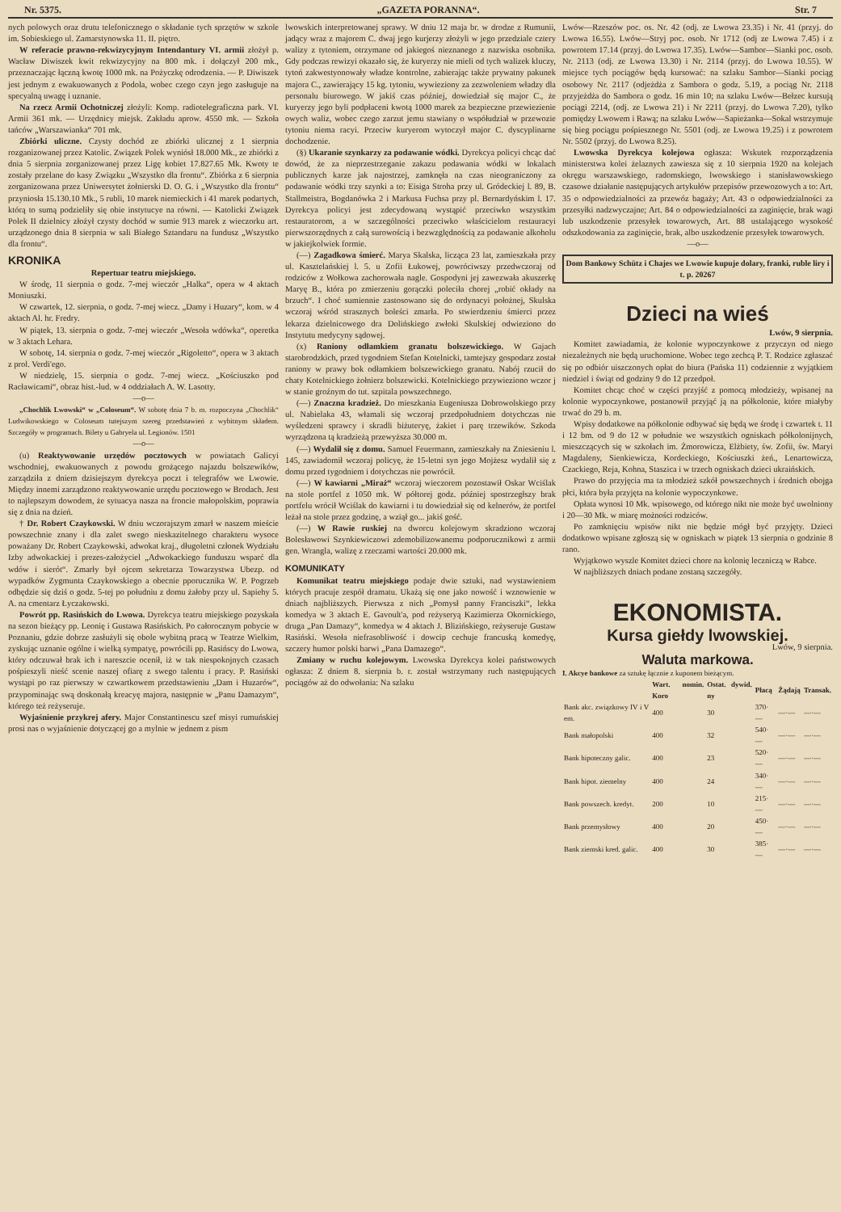Nr. 5375. „GAZETA PORANNA“. Str. 7
nych polowych oraz drutu telefonicznego o składanie tych sprzętów w szkole im. Sobieskiego ul. Zamarstynowska 11. II. piętro.
W referacie prawno-rekwizycyjnym Intendantury VI. armii złożył p. Wacław Diwiszek kwit rekwizycyjny na 800 mk. i dołączył 200 mk., przeznaczając łączną kwotę 1000 mk. na Pożyczkę odrodzenia. — P. Diwiszek jest jednym z ewakuowanych z Podola, wobec czego czyn jego zasługuje na specyalną uwagę i uznanie.
Na rzecz Armii Ochotniczej złożyli: Komp. radiotelegraficzna park. VI. Armii 361 mk. — Urzędnicy miejsk. Zakładu aprow. 4550 mk. — Szkoła tańców „Warszawianka“ 701 mk.
Zbiórki uliczne. Czysty dochód ze zbiórki ulicznej z 1 sierpnia rozganizowanej przez Katolic. Związek Polek wyniósł 18.000 Mk., ze zbiórki z dnia 5 sierpnia zorganizowanej przez Ligę kobiet 17.827.65 Mk. Kwoty te zostały przelane do kasy Związku „Wszystko dla frontu“. Zbiórka z 6 sierpnia zorganizowana przez Uniwersytet żołnierski D. O. G. i „Wszystko dla frontu“ przyniosła 15.130.10 Mk., 5 rubli, 10 marek niemieckich i 41 marek podartych, którą to sumą podzieliły się obie instytucye na równi. — Katolicki Związek Polek II dzielnicy złożył czysty dochód w sumie 913 marek z wieczorku art. urządzonego dnia 8 sierpnia w sali Białego Sztandaru na fundusz „Wszystko dla frontu“.
KRONIKA
Repertuar teatru miejskiego.
W środę, 11 sierpnia o godz. 7-mej wieczór „Halka“, opera w 4 aktach Moniuszki.
W czwartek, 12. sierpnia, o godz. 7-mej wiecz. „Damy i Huzary“, kom. w 4 aktach Al. hr. Fredry.
W piątek, 13. sierpnia o godz. 7-mej wieczór „Wesoła wdówka“, operetka w 3 aktach Lehara.
W sobotę, 14. sierpnia o godz. 7-mej wieczór „Rigoletto“, opera w 3 aktach z prol. Verdi'ego.
W niedzielę, 15. sierpnia o godz. 7-mej wiecz. „Kościuszko pod Racławicami“, obraz hist.-lud. w 4 oddziałach A. W. Lasotty.
—o—
„Chochlik Lwowski“ w „Coloseum“. W sobotę dnia 7 b. m. rozpoczyna „Chochlik“ Ludwikowskiego w Coloseum tutejszym szereg przedstawień z wybitnym składem. Szczegóły w programach. Bilety u Gabryela ul. Legionów. 1501
—o—
(u) Reaktywowanie urzędów pocztowych w powiatach Galicyi wschodniej, ewakuowanych z powodu grożącego najazdu bolszewików, zarządziła z dniem dzisiejszym dyrekcya poczt i telegrafów we Lwowie. Między innemi zarządzono reaktywowanie urzędu pocztowego w Brodach. Jest to najlepszym dowodem, że sytuacya nasza na froncie małopolskim, poprawia się z dnia na dzień.
† Dr. Robert Czaykowski. W dniu wczorajszym zmarł w naszem mieście powszechnie znany i dla zalet swego nieskazitelnego charakteru wysoce poważany Dr. Robert Czaykowski, adwokat kraj., długoletni członek Wydziału Izby adwokackiej i prezes-założyciel „Adwokackiego funduszu wsparć dla wdów i sierót“. Zmarły był ojcem sekretarza Towarzystwa Ubezp. od wypadków Zygmunta Czaykowskiego a obecnie pporucznika W. P. Pogrzeb odbędzie się dziś o godz. 5-tej po południu z domu żałoby przy ul. Sapiehy 5. A. na cmentarz Łyczakowski.
Powrót pp. Rasińskich do Lwowa. Dyrekcya teatru miejskiego pozyskała na sezon bieżący pp. Leonię i Gustawa Rasińskich. Po całorocznym pobycie w Poznaniu, gdzie dobrze zasłużyli się obole wybitną pracą w Teatrze Wielkim, zyskując uznanie ogólne i wielką sympatyę, powrócili pp. Rasińscy do Lwowa, który odczuwał brak ich i nareszcie ocenił, iż w tak niespokojnych czasach pośpieszyli nieść scenie naszej ofiarę z swego talentu i pracy. P. Rasiński wystąpi po raz pierwszy w czwartkowem przedstawieniu „Dam i Huzarów“, przypominając swą doskonałą kreacyę majora, następnie w „Panu Damazym“, którego też reżyseruje.
Wyjaśnienie przykrej afery. Major Constantinescu szef misyi rumuńskiej prosi nas o wyjaśnienie dotyczącej go a mylnie w jednem z pism
lwowskich interpretowanej sprawy. W dniu 12 maja br. w drodze z Rumunii, jadący wraz z majorem C. dwaj jego kurjerzy złożyli w jego przedziale cztery walizy z tytoniem, otrzymane od jakiegoś nieznanego z nazwiska osobnika. Gdy podczas rewizyi okazało się, że kuryerzy nie mieli od tych walizek kluczy, tytoń zakwestyonowały władze kontrolne, zabierając także prywatny pakunek majora C., zawierający 15 kg. tytoniu, wywieziony za zezwoleniem władzy dla personalu biurowego. W jakiś czas później, dowiedział się major C., że kuryerzy jego byli podpłaceni kwotą 1000 marek za bezpieczne przewiezienie owych waliz, wobec czego zarzut jemu stawiany o współudział w przewozie tytoniu niema racyi. Przeciw kuryerom wytoczył major C. dyscyplinarne dochodzenie.
(§) Ukaranie szynkarzy za podawanie wódki. Dyrekcya policyi chcąc dać dowód, że za nieprzestrzeganie zakazu podawania wódki w lokalach publicznych karze jak najostrzej, zamknęła na czas nieograniczony za podawanie wódki trzy szynki a to: Eisiga Stroha przy ul. Gródeckiej l. 89, B. Stallmeistra, Bogdanówka 2 i Markusa Fuchsa przy pl. Bernardyńskim l. 17. Dyrekcya policyi jest zdecydowaną wystąpić przeciwko wszystkim restauratorom, a w szczególności przeciwko właścicielom restauracyi pierwszorzędnych z całą surowością i bezwzględnością za podawanie alkoholu w jakiejkolwiek formie.
(—) Zagadkowa śmierć. Marya Skalska, licząca 23 lat, zamieszkała przy ul. Kasztelańskiej l. 5. u Zofii Łukowej, powróciwszy przedwczoraj od rodziców z Wołkowa zachorowała nagle. Gospodyni jej zawezwała akuszerkę Maryę B., która po zmierzeniu gorączki poleciła chorej „robić okłady na brzuch“. I choć sumiennie zastosowano się do ordynacyi położnej, Skulska wczoraj wśród strasznych boleści zmarła. Po stwierdzeniu śmierci przez lekarza dzielnicowego dra Dolińskiego zwłoki Skulskiej odwieziono do Instytutu medycyny sądowej.
(x) Raniony odłamkiem granatu bolszewickiego. W Gajach starobrodzkich, przed tygodniem Stefan Kotelnicki, tamtejszy gospodarz został raniony w prawy bok odłamkiem bolszewickiego granatu. Nabój rzucił do chaty Kotelnickiego żołnierz bolszewicki. Kotelnickiego przywieziono wczor j w stanie groźnym do tut. szpitala powszechnego.
(—) Znaczna kradzież. Do mieszkania Eugeniusza Dobrowolskiego przy ul. Nabielaka 43, włamali się wczoraj przedpołudniem dotychczas nie wyśledzeni sprawcy i skradli biżuteryę, żakiet i parę trzewików. Szkoda wyrządzona tą kradzieżą przewyższa 30.000 m.
(—) Wydalił się z domu. Samuel Feuermann, zamieszkały na Zniesieniu l. 145, zawiadomił wczoraj policyę, że 15-letni syn jego Mojżesz wydalił się z domu przed tygodniem i dotychczas nie powrócił.
(—) W kawiarni „Miraż“ wczoraj wieczorem pozostawił Oskar Wciślak na stole portfel z 1050 mk. W półtorej godz. później spostrzegłszy brak portfelu wrócił Wciślak do kawiarni i tu dowiedział się od kelnerów, że portfel leżał na stole przez godzinę, a wziął go... jakiś gość.
(—) W Rawie ruskiej na dworcu kolejowym skradziono wczoraj Bolesławowi Szynkiewiczowi zdemobilizowanemu podporucznikowi z armii gen. Wrangla, walizę z rzeczami wartości 20.000 mk.
KOMUNIKATY
Komunikat teatru miejskiego podaje dwie sztuki, nad wystawieniem których pracuje zespół dramatu. Ukażą się one jako nowość i wznowienie w dniach najbliższych. Pierwsza z nich „Pomysł panny Franciszki“, lekka komedya w 3 aktach E. Gavoult'a, pod reżyseryą Kazimierza Okornickiego, druga „Pan Damazy“, komedya w 4 aktach J. Blizińskiego, reżyseruje Gustaw Rasiński. Wesoła niefrasobliwość i dowcip cechuje francuską komedyę, szczery humor polski barwi „Pana Damazego“.
Zmiany w ruchu kolejowym. Lwowska Dyrekcya kolei państwowych ogłasza: Z dniem 8. sierpnia b. r. został wstrzymany ruch następujących pociągów aż do odwołania: Na szlaku
Lwów—Rzeszów poc. os. Nr. 42 (odj. ze Lwowa 23.35) i Nr. 41 (przyj. do Lwowa 16.55). Lwów—Stryj poc. osob. Nr 1712 (odj ze Lwowa 7.45) i z powrotem 17.14 (przyj. do Lwowa 17.35). Lwów—Sambor—Sianki poc. osob. Nr. 2113 (odj. ze Lwowa 13.30) i Nr. 2114 (przyj. do Lwowa 10.55). W miejsce tych pociągów będą kursować: na szlaku Sambor—Sianki pociąg osobowy Nr. 2117 (odjeżdża z Sambora o godz. 5.19, a pociąg Nr. 2118 przyjeżdża do Sambora o godz. 16 min 10; na szlaku Lwów—Bełzec kursują pociągi 2214, (odj. ze Lwowa 21) i Nr 2211 (przyj. do Lwowa 7.20), tylko pomiędzy Lwowem i Rawą; na szlaku Lwów—Sapieżanka—Sokal wstrzymuje się bieg pociągu pośpiesznego Nr. 5501 (odj. ze Lwowa 19.25) i z powrotem Nr. 5502 (przyj. do Lwowa 8.25).
Lwowska Dyrekcya kolejowa ogłasza: Wskutek rozporządzenia ministerstwa kolei żelaznych zawiesza się z 10 sierpnia 1920 na kolejach okręgu warszawskiego, radomskiego, lwowskiego i stanisławowskiego czasowe działanie następujących artykułów przepisów przewozowych a to: Art. 35 o odpowiedzialności za przewóz bagaży; Art. 43 o odpowiedzialności za przesyłki nadzwyczajne; Art. 84 o odpowiedzialności za zaginięcie, brak wagi lub uszkodzenie przesyłek towarowych, Art. 88 ustalającego wysokość odszkodowania za zaginięcie, brak, albo uszkodzenie przesyłek towarowych.
—o—
Dom Bankowy Schütz i Chajes we Lwowie kupuje dolary, franki, ruble liry i t. p. 20267
Dzieci na wieś
Lwów, 9 sierpnia.
Komitet zawiadamia, że kolonie wypoczynkowe z przyczyn od niego niezależnych nie będą uruchomione. Wobec tego zechcą P. T. Rodzice zgłaszać się po odbiór uiszczonych opłat do biura (Pańska 11) codziennie z wyjątkiem niedziel i świąt od godziny 9 do 12 przedpoł.
Komitet chcąc choć w części przyjść z pomocą młodzieży, wpisanej na kolonie wypoczynkowe, postanowił przyjąć ją na półkolonie, które miałyby trwać do 29 b. m.
Wpisy dodatkowe na półkolonie odbywać się będą we środę i czwartek t. 11 i 12 bm. od 9 do 12 w południe we wszystkich ogniskach półkolonijnych, mieszczących się w szkołach im. Żmorowicza, Elżbiety, św. Zofii, św. Maryi Magdaleny, Sienkiewicza, Kordeckiego, Kościuszki żeń., Lenartowicza, Czackiego, Reja, Kohna, Staszica i w trzech ogniskach dzieci ukraińskich.
Prawo do przyjęcia ma ta młodzież szkół powszechnych i średnich obojga płci, która była przyjęta na kolonie wypoczynkowe.
Opłata wynosi 10 Mk. wpisowego, od którego nikt nie może być uwolniony i 20—30 Mk. w miarę możności rodziców.
Po zamknięciu wpisów nikt nie będzie mógł być przyjęty. Dzieci dodatkowo wpisane zgłoszą się w ogniskach w piątek 13 sierpnia o godzinie 8 rano.
Wyjątkowo wyszle Komitet dzieci chore na kolonię leczniczą w Rabce.
W najbliższych dniach podane zostaną szczegóły.
EKONOMISTA.
Kursa giełdy lwowskiej.
Lwów, 9 sierpnia.
Waluta markowa.
I. Akcye bankowe za sztukę łącznie z kuponem bieżącym.
| | Wart. nomin. Koro | Ostat. dywid. ny | Płacą | Żądają | Transak. |
| --- | --- | --- | --- | --- | --- |
| Bank akc. związkowy IV i V em. | 400 | 30 | 370·— | —·— | —·— |
| Bank małopolski | 400 | 32 | 540·— | —·— | —·— |
| Bank hipoteczny galic. | 400 | 23 | 520·— | —·— | —·— |
| Bank hipot. ziemelny | 400 | 24 | 340·— | —·— | —·— |
| Bank powszech. kredyt. | 200 | 10 | 215·— | —·— | —·— |
| Bank przemysłowy | 400 | 20 | 450·— | —·— | —·— |
| Bank ziemski kred. galic. | 400 | 30 | 385·— | —·— | —·— |